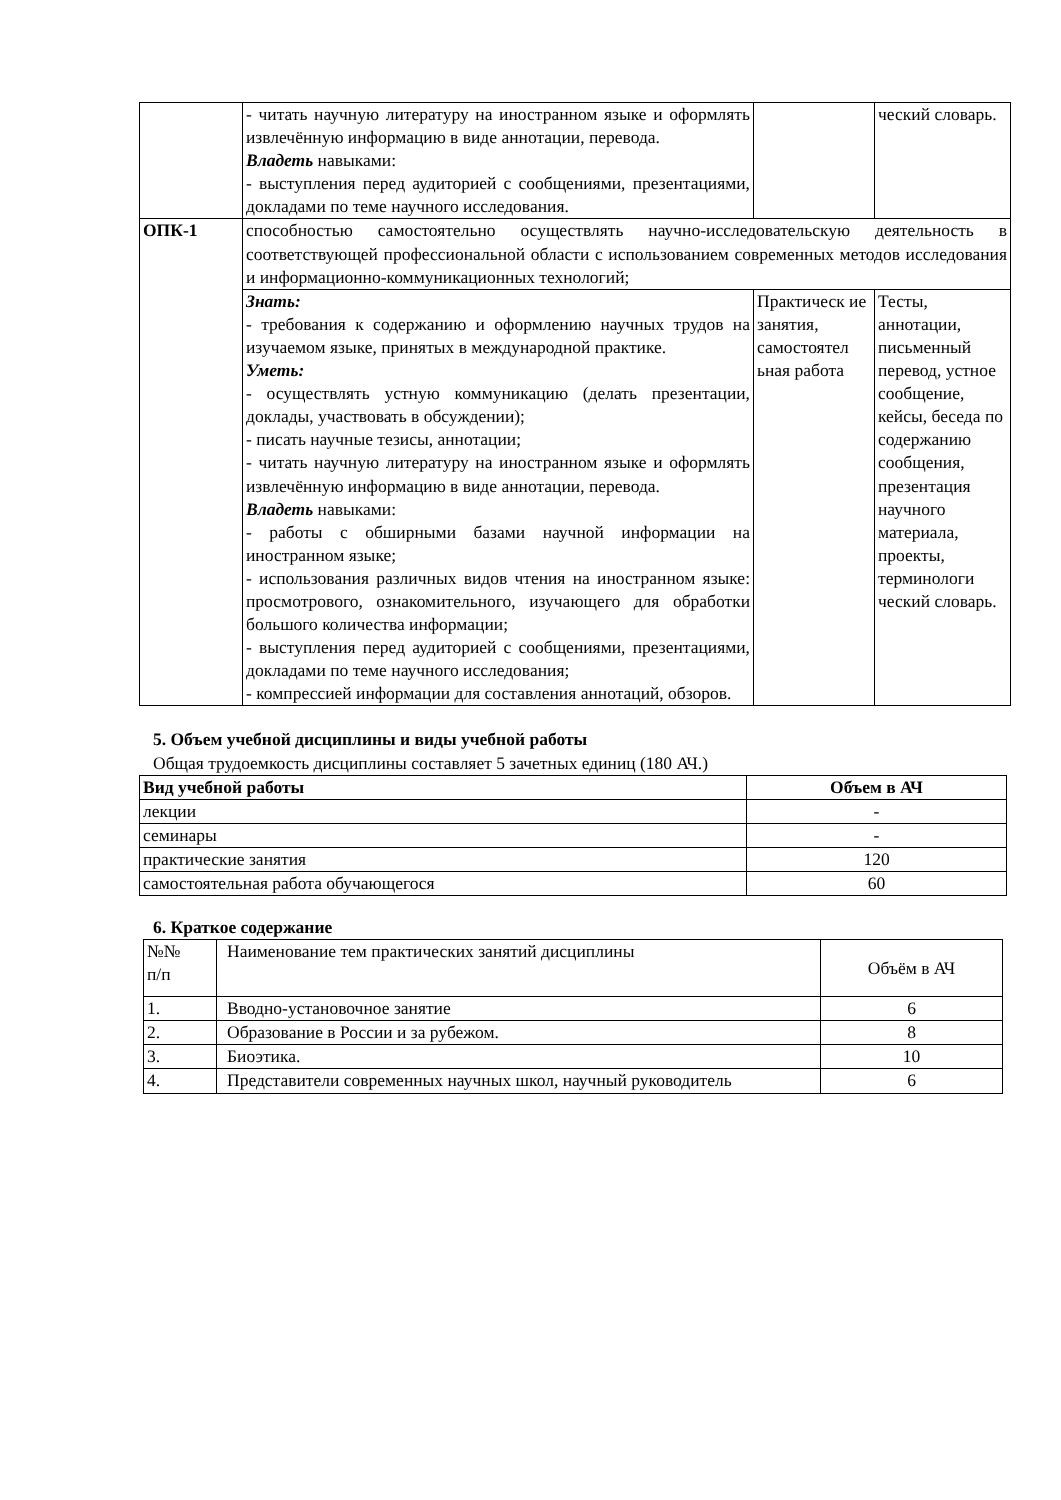| | - читать научную литературу на иностранном языке и оформлять извлечённую информацию в виде аннотации, перевода. Владеть навыками: - выступления перед аудиторией с сообщениями, презентациями, докладами по теме научного исследования. | | ческий словарь. |
| ОПК-1 | способностью самостоятельно осуществлять научно-исследовательскую деятельность в соответствующей профессиональной области с использованием современных методов исследования и информационно-коммуникационных технологий; | | |
| | Знать: - требования к содержанию и оформлению научных трудов на изучаемом языке, принятых в международной практике. Уметь: - осуществлять устную коммуникацию (делать презентации, доклады, участвовать в обсуждении); - писать научные тезисы, аннотации; - читать научную литературу на иностранном языке и оформлять извлечённую информацию в виде аннотации, перевода. Владеть навыками: - работы с обширными базами научной информации на иностранном языке; - использования различных видов чтения на иностранном языке: просмотрового, ознакомительного, изучающего для обработки большого количества информации; - выступления перед аудиторией с сообщениями, презентациями, докладами по теме научного исследования; - компрессией информации для составления аннотаций, обзоров. | Практическ ие занятия, самостоятел ьная работа | Тесты, аннотации, письменный перевод, устное сообщение, кейсы, беседа по содержанию сообщения, презентация научного материала, проекты, терминологи ческий словарь. |
5. Объем учебной дисциплины и виды учебной работы
Общая трудоемкость дисциплины составляет 5 зачетных единиц (180 АЧ.)
| Вид учебной работы | Объем в АЧ |
| --- | --- |
| лекции | - |
| семинары | - |
| практические занятия | 120 |
| самостоятельная работа обучающегося | 60 |
6. Краткое содержание
| №№ п/п | Наименование тем практических занятий дисциплины | Объём в АЧ |
| 1. | Вводно-установочное занятие | 6 |
| 2. | Образование в России и за рубежом. | 8 |
| 3. | Биоэтика. | 10 |
| 4. | Представители современных научных школ, научный руководитель | 6 |